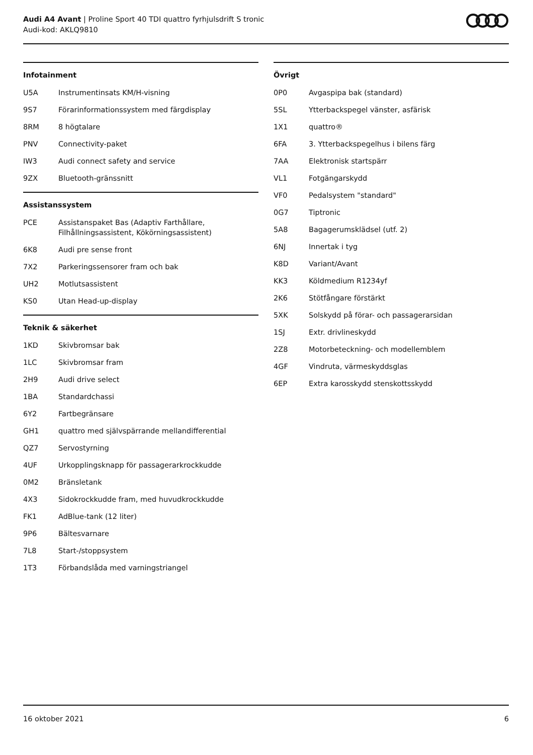Audi A4 Avant | Proline Sport 40 TDI quattro fyrhjulsdrift S tronic
Audi-kod: AKLQ9810
Infotainment
| U5A | Instrumentinsats KM/H-visning |
| 9S7 | Förarinformationssystem med färgdisplay |
| 8RM | 8 högtalare |
| PNV | Connectivity-paket |
| IW3 | Audi connect safety and service |
| 9ZX | Bluetooth-gränssnitt |
Assistanssystem
| PCE | Assistanspaket Bas (Adaptiv Farthållare, Filhållningsassistent, Kökörningsassistent) |
| 6K8 | Audi pre sense front |
| 7X2 | Parkeringssensorer fram och bak |
| UH2 | Motlutsassistent |
| KS0 | Utan Head-up-display |
Teknik & säkerhet
| 1KD | Skivbromsar bak |
| 1LC | Skivbromsar fram |
| 2H9 | Audi drive select |
| 1BA | Standardchassi |
| 6Y2 | Fartbegränsare |
| GH1 | quattro med självspärrande mellandifferential |
| QZ7 | Servostyrning |
| 4UF | Urkopplingsknapp för passagerarkrockkudde |
| 0M2 | Bränsletank |
| 4X3 | Sidokrockkudde fram, med huvudkrockkudde |
| FK1 | AdBlue-tank (12 liter) |
| 9P6 | Bältesvarnare |
| 7L8 | Start-/stoppsystem |
| 1T3 | Förbandslåda med varningstriangel |
Övrigt
| 0P0 | Avgaspipa bak (standard) |
| 5SL | Ytterbackspegel vänster, asfärisk |
| 1X1 | quattro® |
| 6FA | 3. Ytterbackspegelhus i bilens färg |
| 7AA | Elektronisk startspärr |
| VL1 | Fotgängarskydd |
| VF0 | Pedalsystem "standard" |
| 0G7 | Tiptronic |
| 5A8 | Bagagerumsklädsel (utf. 2) |
| 6NJ | Innertak i tyg |
| K8D | Variant/Avant |
| KK3 | Köldmedium R1234yf |
| 2K6 | Stötfångare förstärkt |
| 5XK | Solskydd på förar- och passagerarsidan |
| 1SJ | Extr. drivlineskydd |
| 2Z8 | Motorbeteckning- och modellemblem |
| 4GF | Vindruta, värmeskyddsglas |
| 6EP | Extra karosskydd stenskottsskydd |
16 oktober 2021 6